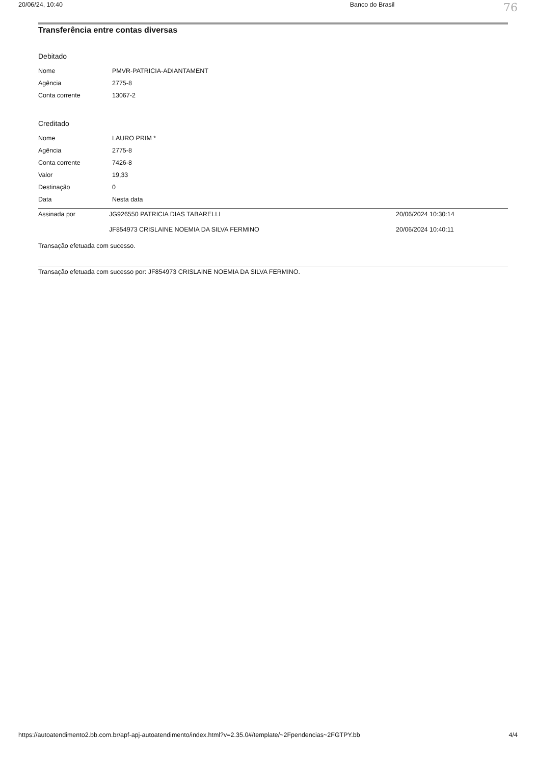20/06/24, 10:40 Banco do Brasil 76
Transferência entre contas diversas
Debitado
| Nome | PMVR-PATRICIA-ADIANTAMENT |
| Agência | 2775-8 |
| Conta corrente | 13067-2 |
Creditado
| Nome | LAURO PRIM * |
| Agência | 2775-8 |
| Conta corrente | 7426-8 |
| Valor | 19,33 |
| Destinação | 0 |
| Data | Nesta data |
| Assinada por | JG926550 PATRICIA DIAS TABARELLI | 20/06/2024 10:30:14 |
| | JF854973 CRISLAINE NOEMIA DA SILVA FERMINO | 20/06/2024 10:40:11 |
Transação efetuada com sucesso.
Transação efetuada com sucesso por: JF854973 CRISLAINE NOEMIA DA SILVA FERMINO.
https://autoatendimento2.bb.com.br/apf-apj-autoatendimento/index.html?v=2.35.0#/template/~2Fpendencias~2FGTPY.bb 4/4